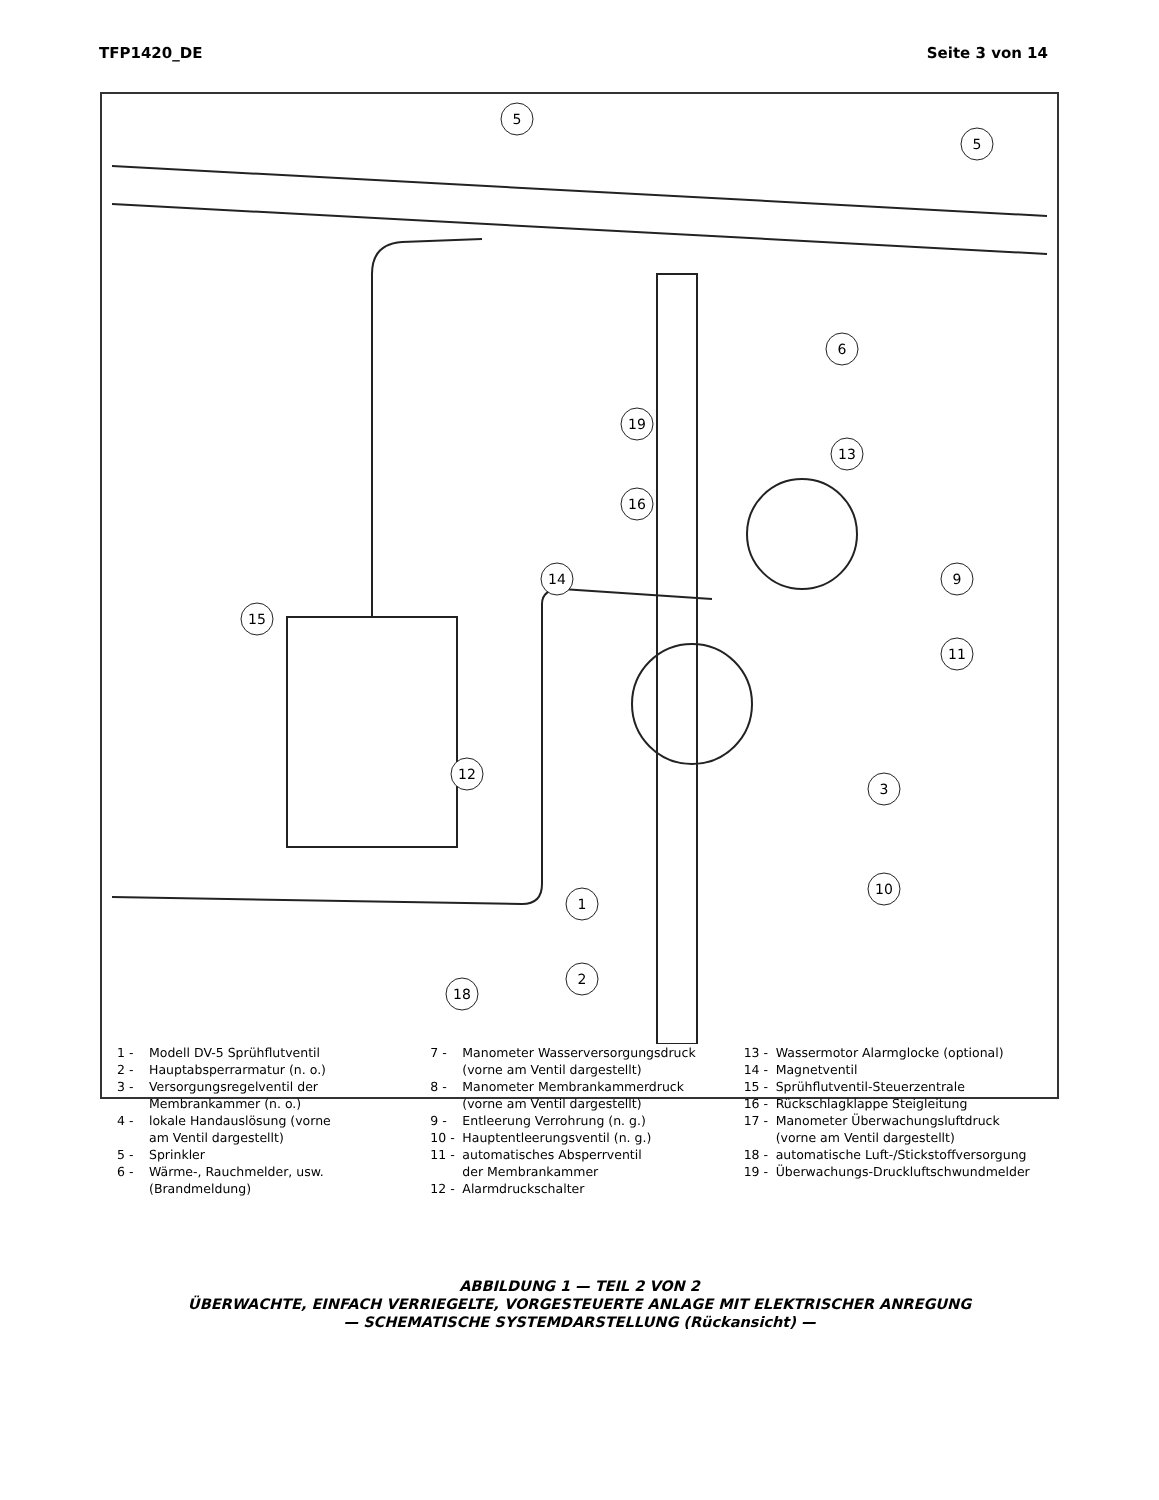TFP1420_DE Seite 3 von 14
5
5
6
19
13
16
14
15
9
11
12
3
10
1
2
18
1 - Modell DV-5 Sprühflutventil
2 - Hauptabsperrarmatur (n. o.)
3 - Versorgungsregelventil der
Membrankammer (n. o.)
4 - lokale Handauslösung (vorne
am Ventil dargestellt)
5 - Sprinkler
6 - Wärme-, Rauchmelder, usw.
(Brandmeldung)
7 - Manometer Wasserversorgungsdruck
(vorne am Ventil dargestellt)
8 - Manometer Membrankammerdruck
(vorne am Ventil dargestellt)
9 - Entleerung Verrohrung (n. g.)
10 - Hauptentleerungsventil (n. g.)
11 - automatisches Absperrventil
der Membrankammer
12 - Alarmdruckschalter
13 - Wassermotor Alarmglocke (optional)
14 - Magnetventil
15 - Sprühflutventil-Steuerzentrale
16 - Rückschlagklappe Steigleitung
17 - Manometer Überwachungsluftdruck
(vorne am Ventil dargestellt)
18 - automatische Luft-/Stickstoffversorgung
19 - Überwachungs-Druckluftschwundmelder
ABBILDUNG 1 — TEIL 2 VON 2
ÜBERWACHTE, EINFACH VERRIEGELTE, VORGESTEUERTE ANLAGE MIT ELEKTRISCHER ANREGUNG
— SCHEMATISCHE SYSTEMDARSTELLUNG (Rückansicht) —